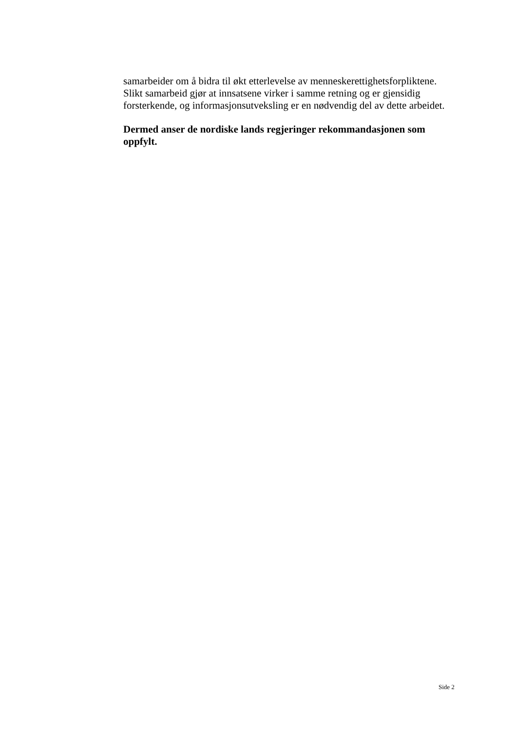samarbeider om å bidra til økt etterlevelse av menneskerettighetsforpliktene. Slikt samarbeid gjør at innsatsene virker i samme retning og er gjensidig forsterkende, og informasjonsutveksling er en nødvendig del av dette arbeidet.
Dermed anser de nordiske lands regjeringer rekommandasjonen som oppfylt.
Side 2